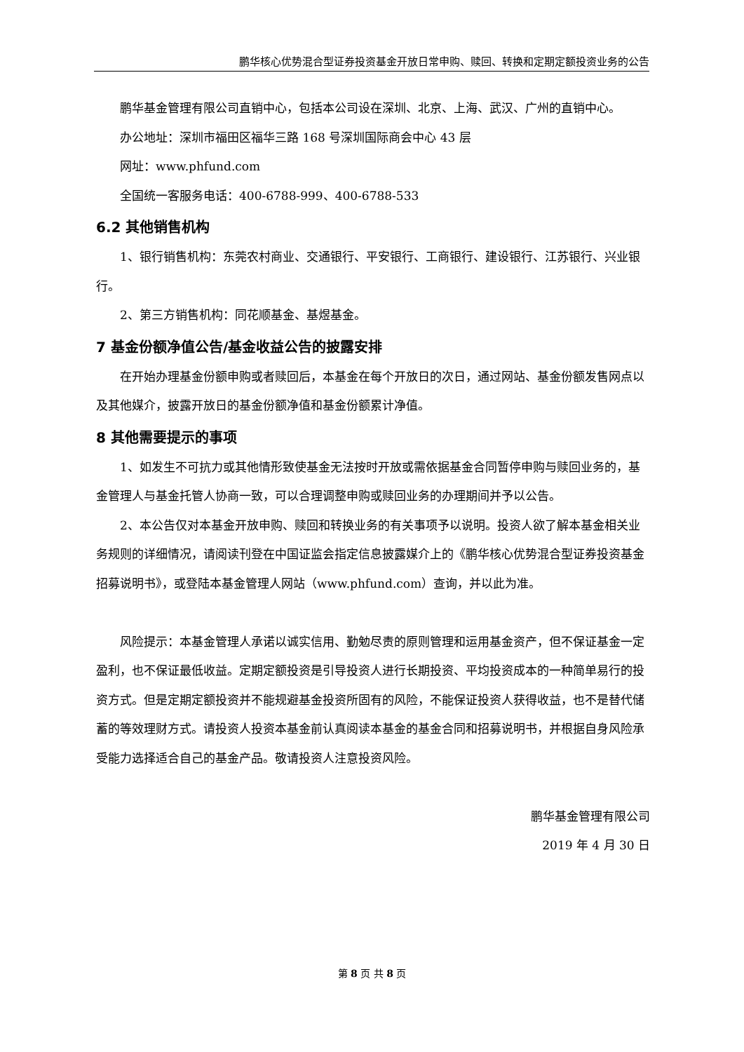鹏华核心优势混合型证券投资基金开放日常申购、赎回、转换和定期定额投资业务的公告
鹏华基金管理有限公司直销中心，包括本公司设在深圳、北京、上海、武汉、广州的直销中心。
办公地址：深圳市福田区福华三路 168 号深圳国际商会中心 43 层
网址：www.phfund.com
全国统一客服务电话：400-6788-999、400-6788-533
6.2 其他销售机构
1、银行销售机构：东莞农村商业、交通银行、平安银行、工商银行、建设银行、江苏银行、兴业银行。
2、第三方销售机构：同花顺基金、基煜基金。
7 基金份额净值公告/基金收益公告的披露安排
在开始办理基金份额申购或者赎回后，本基金在每个开放日的次日，通过网站、基金份额发售网点以及其他媒介，披露开放日的基金份额净值和基金份额累计净值。
8 其他需要提示的事项
1、如发生不可抗力或其他情形致使基金无法按时开放或需依据基金合同暂停申购与赎回业务的，基金管理人与基金托管人协商一致，可以合理调整申购或赎回业务的办理期间并予以公告。
2、本公告仅对本基金开放申购、赎回和转换业务的有关事项予以说明。投资人欲了解本基金相关业务规则的详细情况，请阅读刊登在中国证监会指定信息披露媒介上的《鹏华核心优势混合型证券投资基金招募说明书》，或登陆本基金管理人网站（www.phfund.com）查询，并以此为准。
风险提示：本基金管理人承诺以诚实信用、勤勉尽责的原则管理和运用基金资产，但不保证基金一定盈利，也不保证最低收益。定期定额投资是引导投资人进行长期投资、平均投资成本的一种简单易行的投资方式。但是定期定额投资并不能规避基金投资所固有的风险，不能保证投资人获得收益，也不是替代储蓄的等效理财方式。请投资人投资本基金前认真阅读本基金的基金合同和招募说明书，并根据自身风险承受能力选择适合自己的基金产品。敬请投资人注意投资风险。
鹏华基金管理有限公司
2019 年 4 月 30 日
第 8 页 共 8 页